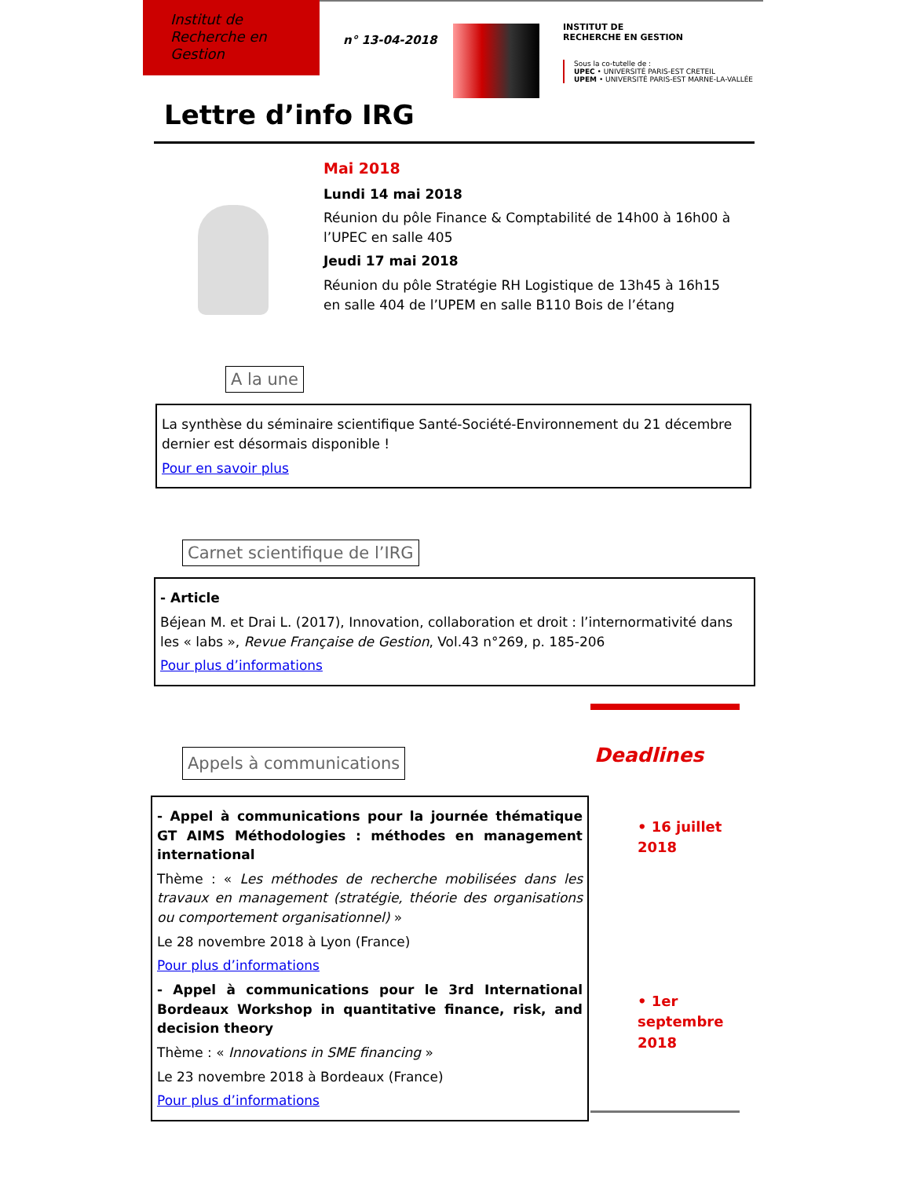Institut de
Recherche en
Gestion
n° 13-04-2018
INSTITUT DE
RECHERCHE EN GESTION
Sous la co-tutelle de :
UPEC • UNIVERSITÉ PARIS-EST CRETEIL
UPEM • UNIVERSITÉ PARIS-EST MARNE-LA-VALLÉE
Lettre d’info IRG
Mai 2018
Lundi 14 mai 2018
Réunion du pôle Finance & Comptabilité de 14h00 à 16h00 à l’UPEC en salle 405
Jeudi 17 mai 2018
Réunion du pôle Stratégie RH Logistique de 13h45 à 16h15 en salle 404 de l’UPEM en salle B110 Bois de l’étang
A la une
La synthèse du séminaire scientifique Santé-Société-Environnement du 21 décembre dernier est désormais disponible !
Pour en savoir plus
Carnet scientifique de l’IRG
- Article
Béjean M. et Drai L. (2017), Innovation, collaboration et droit : l’internormativité dans les « labs », Revue Française de Gestion, Vol.43 n°269, p. 185-206
Pour plus d’informations
Appels à communications
- Appel à communications pour la journée thématique GT AIMS Méthodologies : méthodes en management international
Thème : « Les méthodes de recherche mobilisées dans les travaux en management (stratégie, théorie des organisations ou comportement organisationnel) »
Le 28 novembre 2018 à Lyon (France)
Pour plus d’informations
- Appel à communications pour le 3rd International Bordeaux Workshop in quantitative finance, risk, and decision theory
Thème : « Innovations in SME financing »
Le 23 novembre 2018 à Bordeaux (France)
Pour plus d’informations
Deadlines
• 16 juillet 2018
• 1er septembre 2018